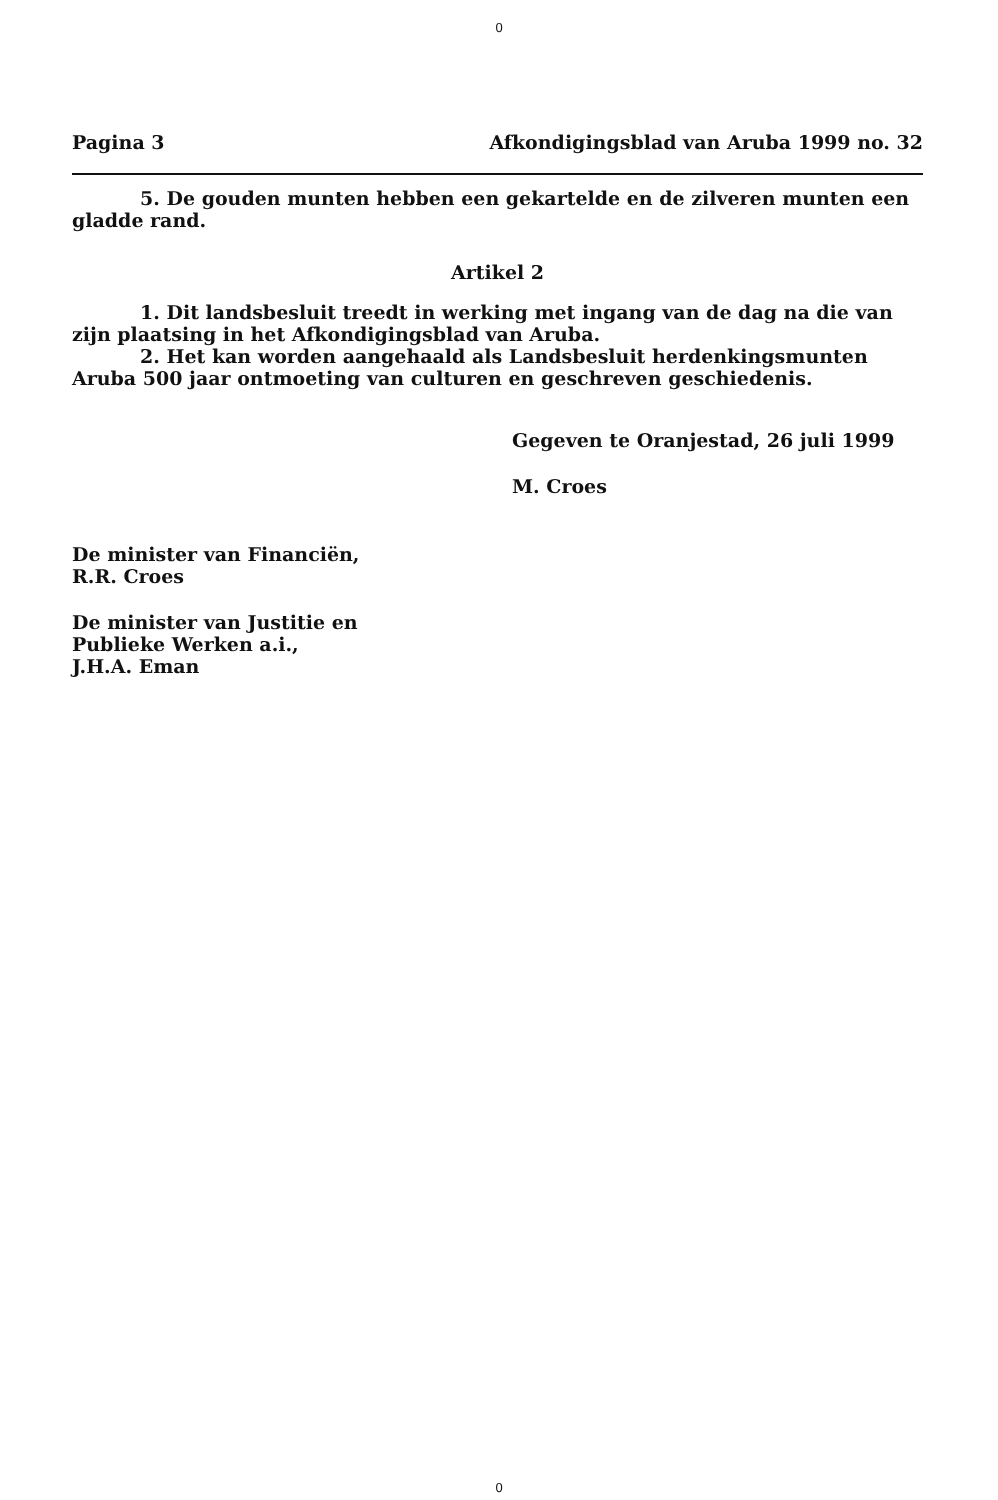0
Pagina 3 Afkondigingsblad van Aruba 1999 no. 32
5. De gouden munten hebben een gekartelde en de zilveren munten een gladde rand.
Artikel 2
1. Dit landsbesluit treedt in werking met ingang van de dag na die van zijn plaatsing in het Afkondigingsblad van Aruba.
2. Het kan worden aangehaald als Landsbesluit herdenkingsmunten Aruba 500 jaar ontmoeting van culturen en geschreven geschiedenis.
Gegeven te Oranjestad, 26 juli 1999
M. Croes
De minister van Financiën,
R.R. Croes
De minister van Justitie en
Publieke Werken a.i.,
J.H.A. Eman
0